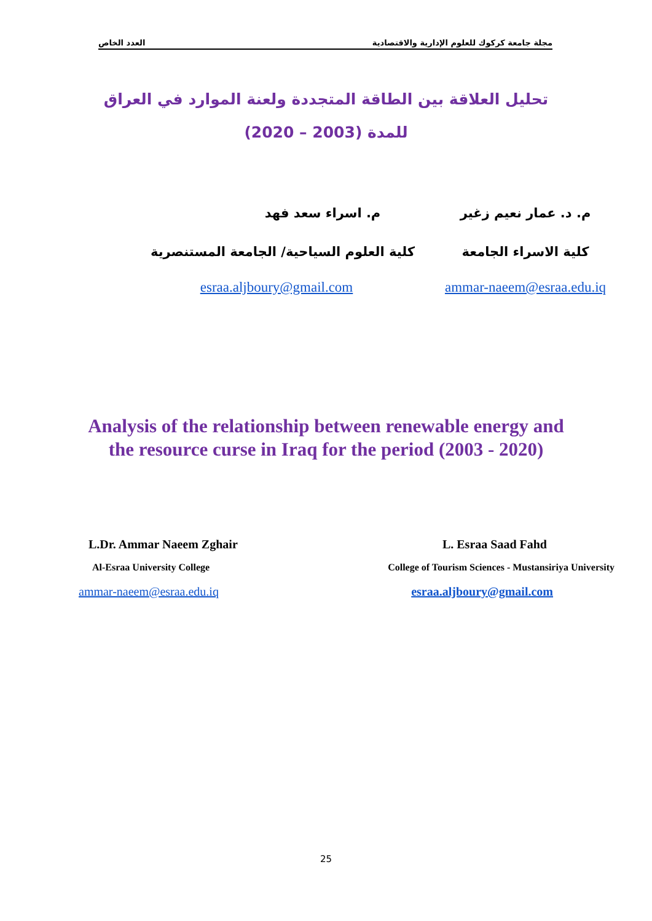مجلة جامعة كركوك للعلوم الإدارية والاقتصادية العدد الخاص
تحليل العلاقة بين الطاقة المتجددة ولعنة الموارد في العراق
للمدة (2003 – 2020)
م. د. عمار نعيم زغير م. اسراء سعد فهد
كلية الاسراء الجامعة كلية العلوم السياحية/ الجامعة المستنصرية
ammar-naeem@esraa.edu.iq
esraa.aljboury@gmail.com
Analysis of the relationship between renewable energy and
the resource curse in Iraq for the period (2003 - 2020)
L.Dr. Ammar Naeem Zghair L. Esraa Saad Fahd
Al-Esraa University College College of Tourism Sciences - Mustansiriya University
ammar-naeem@esraa.edu.iq esraa.aljboury@gmail.com
25